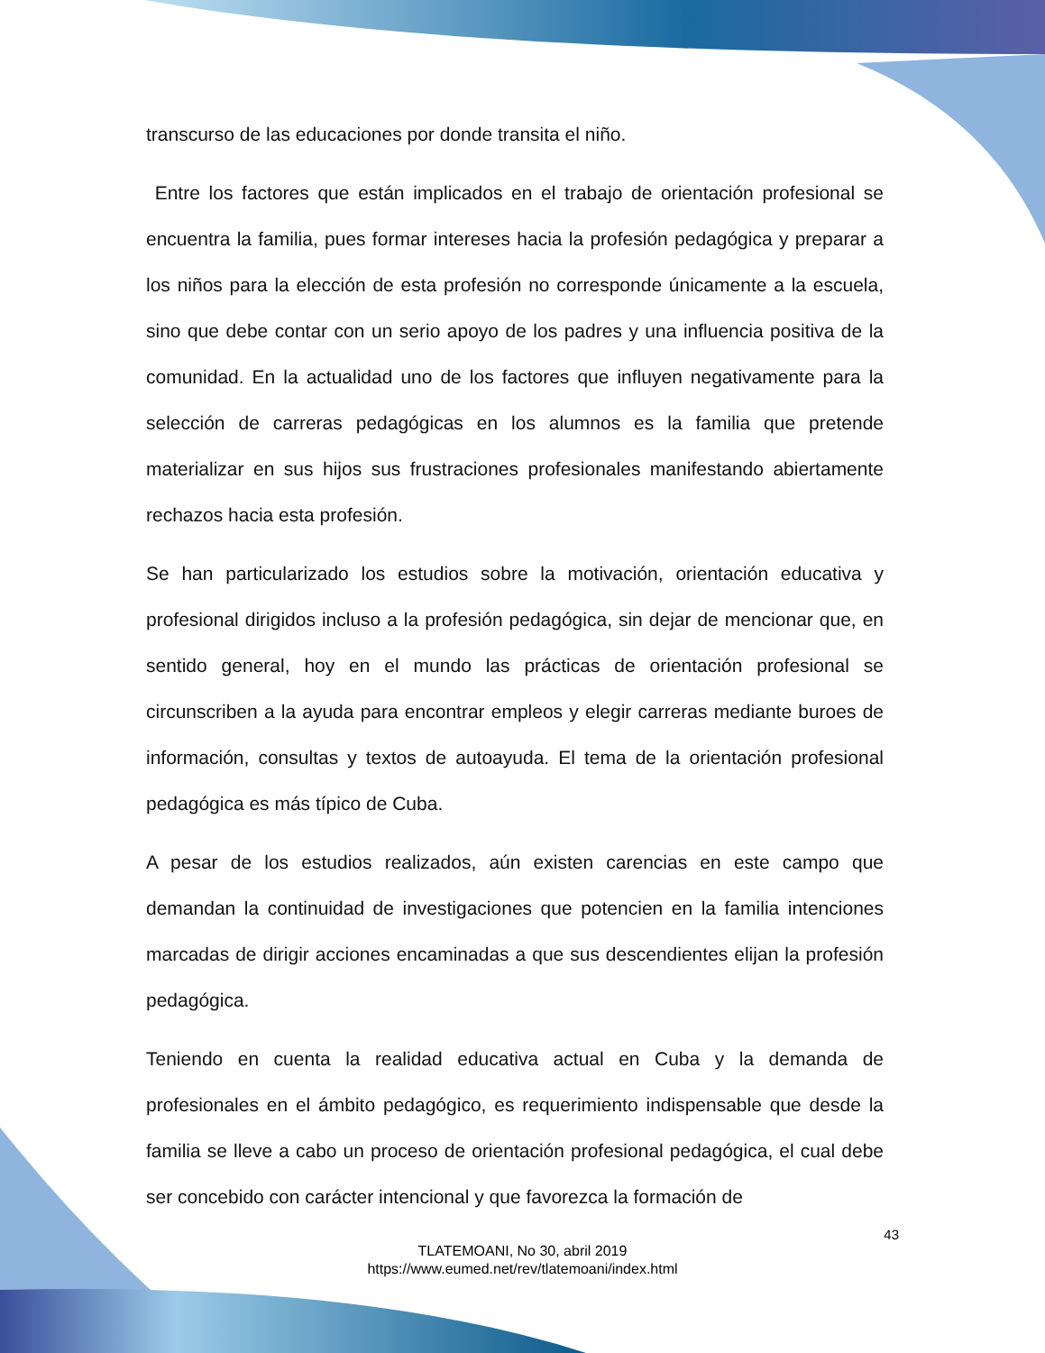transcurso de las educaciones por donde transita el niño.
Entre los factores que están implicados en el trabajo de orientación profesional se encuentra la familia, pues formar intereses hacia la profesión pedagógica y preparar a los niños para la elección de esta profesión no corresponde únicamente a la escuela, sino que debe contar con un serio apoyo de los padres y una influencia positiva de la comunidad. En la actualidad uno de los factores que influyen negativamente para la selección de carreras pedagógicas en los alumnos es la familia que pretende materializar en sus hijos sus frustraciones profesionales manifestando abiertamente rechazos hacia esta profesión.
Se han particularizado los estudios sobre la motivación, orientación educativa y profesional dirigidos incluso a la profesión pedagógica, sin dejar de mencionar que, en sentido general, hoy en el mundo las prácticas de orientación profesional se circunscriben a la ayuda para encontrar empleos y elegir carreras mediante buroes de información, consultas y textos de autoayuda. El tema de la orientación profesional pedagógica es más típico de Cuba.
A pesar de los estudios realizados, aún existen carencias en este campo que demandan la continuidad de investigaciones que potencien en la familia intenciones marcadas de dirigir acciones encaminadas a que sus descendientes elijan la profesión pedagógica.
Teniendo en cuenta la realidad educativa actual en Cuba y la demanda de profesionales en el ámbito pedagógico, es requerimiento indispensable que desde la familia se lleve a cabo un proceso de orientación profesional pedagógica, el cual debe ser concebido con carácter intencional y que favorezca la formación de
43
TLATEMOANI, No 30, abril 2019
https://www.eumed.net/rev/tlatemoani/index.html